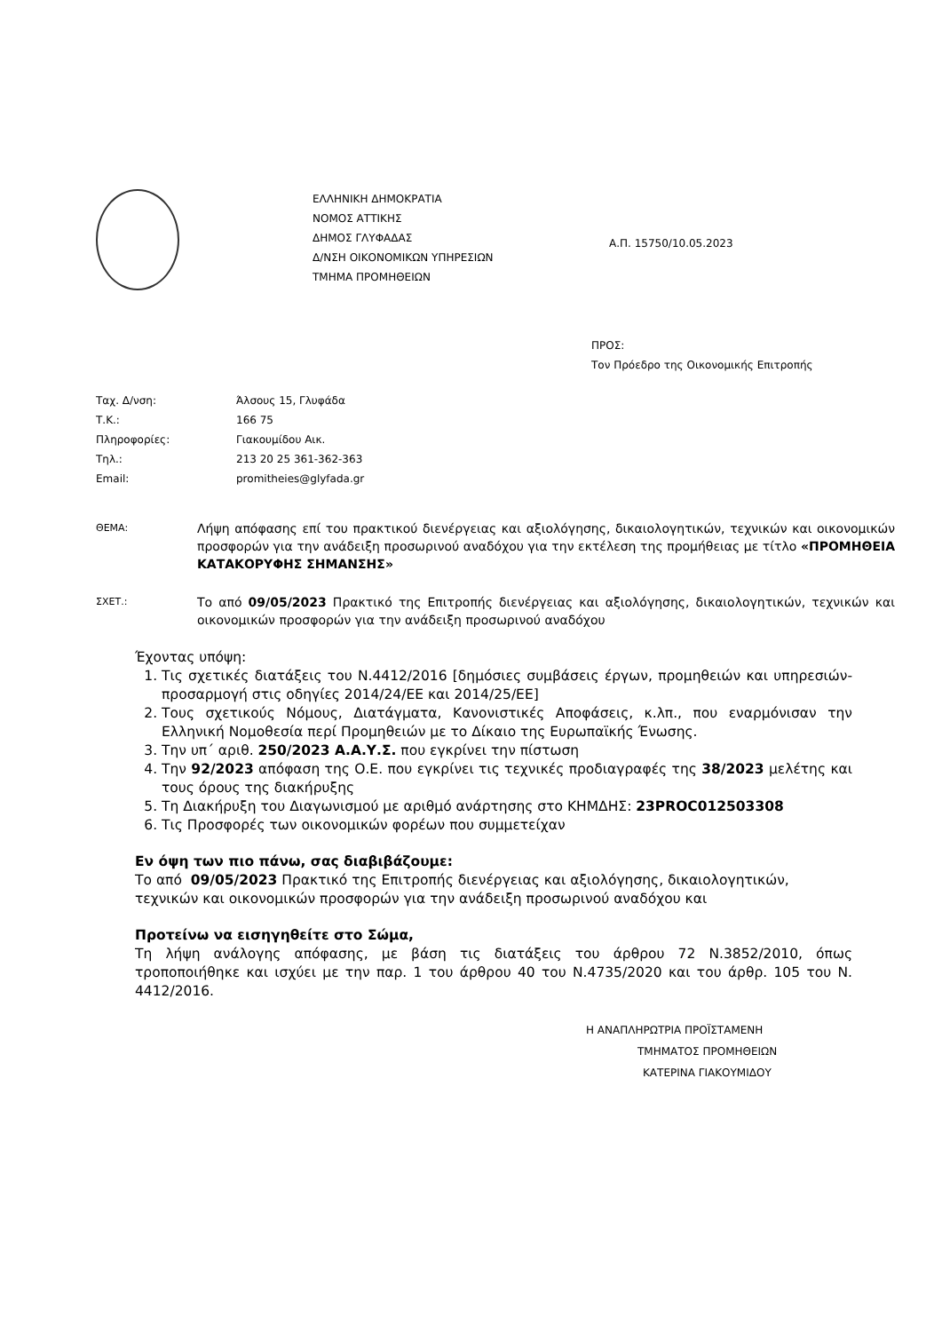ΕΛΛΗΝΙΚΗ ΔΗΜΟΚΡΑΤΙΑ
ΝΟΜΟΣ ΑΤΤΙΚΗΣ
ΔΗΜΟΣ ΓΛΥΦΑΔΑΣ
Δ/ΝΣΗ ΟΙΚΟΝΟΜΙΚΩΝ ΥΠΗΡΕΣΙΩΝ
ΤΜΗΜΑ ΠΡΟΜΗΘΕΙΩΝ
Α.Π. 15750/10.05.2023
ΠΡΟΣ:
Τον Πρόεδρο της Οικονομικής Επιτροπής
| Ταχ. Δ/νση: | Άλσους 15, Γλυφάδα |
| Τ.Κ.: | 166 75 |
| Πληροφορίες: | Γιακουμίδου Αικ. |
| Τηλ.: | 213 20 25 361-362-363 |
| Email: | promitheies@glyfada.gr |
ΘΕΜΑ:
Λήψη απόφασης επί του πρακτικού διενέργειας και αξιολόγησης, δικαιολογητικών, τεχνικών και οικονομικών προσφορών για την ανάδειξη προσωρινού αναδόχου για την εκτέλεση της προμήθειας με τίτλο «ΠΡΟΜΗΘΕΙΑ ΚΑΤΑΚΟΡΥΦΗΣ ΣΗΜΑΝΣΗΣ»
ΣΧΕΤ.:
Το από 09/05/2023 Πρακτικό της Επιτροπής διενέργειας και αξιολόγησης, δικαιολογητικών, τεχνικών και οικονομικών προσφορών για την ανάδειξη προσωρινού αναδόχου
Έχοντας υπόψη:
1. Τις σχετικές διατάξεις του Ν.4412/2016 [δημόσιες συμβάσεις έργων, προμηθειών και υπηρεσιών- προσαρμογή στις οδηγίες 2014/24/ΕΕ και 2014/25/ΕΕ]
2. Τους σχετικούς Νόμους, Διατάγματα, Κανονιστικές Αποφάσεις, κ.λπ., που εναρμόνισαν την Ελληνική Νομοθεσία περί Προμηθειών με το Δίκαιο της Ευρωπαϊκής Ένωσης.
3. Την υπ΄ αριθ. 250/2023 Α.Α.Υ.Σ. που εγκρίνει την πίστωση
4. Την 92/2023 απόφαση της Ο.Ε. που εγκρίνει τις τεχνικές προδιαγραφές της 38/2023 μελέτης και τους όρους της διακήρυξης
5. Τη Διακήρυξη του Διαγωνισμού με αριθμό ανάρτησης στο ΚΗΜΔΗΣ: 23PROC012503308
6. Τις Προσφορές των οικονομικών φορέων που συμμετείχαν
Εν όψη των πιο πάνω, σας διαβιβάζουμε:
Το από 09/05/2023 Πρακτικό της Επιτροπής διενέργειας και αξιολόγησης, δικαιολογητικών, τεχνικών και οικονομικών προσφορών για την ανάδειξη προσωρινού αναδόχου και
Προτείνω να εισηγηθείτε στο Σώμα,
Τη λήψη ανάλογης απόφασης, με βάση τις διατάξεις του άρθρου 72 Ν.3852/2010, όπως τροποποιήθηκε και ισχύει με την παρ. 1 του άρθρου 40 του Ν.4735/2020 και του άρθρ. 105 του Ν. 4412/2016.
Η ΑΝΑΠΛΗΡΩΤΡΙΑ ΠΡΟΪΣΤΑΜΕΝΗ
ΤΜΗΜΑΤΟΣ ΠΡΟΜΗΘΕΙΩΝ
ΚΑΤΕΡΙΝΑ ΓΙΑΚΟΥΜΙΔΟΥ